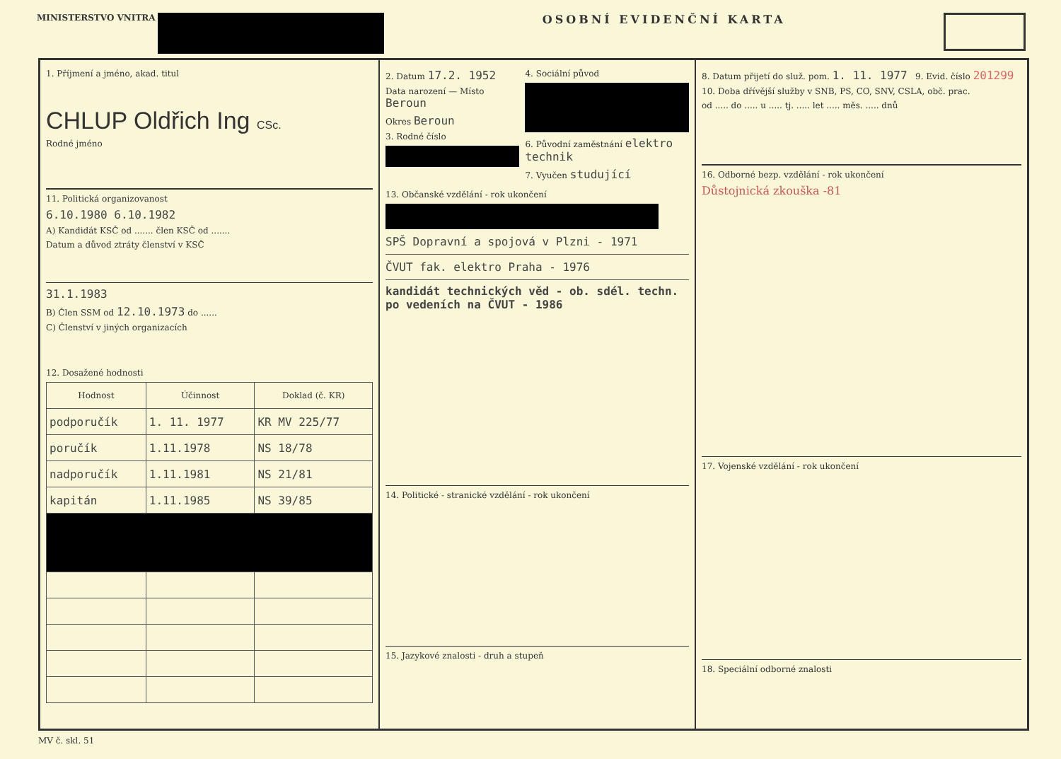MINISTERSTVO VNITRA
OSOBNÍ EVIDENČNÍ KARTA
1. Příjmení a jméno, akad. titul
CHLUP Oldřich Ing CSc.
Rodné jméno
11. Politická organizovanost
6.10.1980 6.10.1982
A) Kandidát KSČ od ....... člen KSČ od .......
Datum a důvod ztráty členství v KSČ
31.1.1983
B) Člen SSM od 12.10.1973 do ......
C) Členství v jiných organizacích
12. Dosažené hodnosti
| Hodnost | Účinnost | Doklad (č. KR) |
| --- | --- | --- |
| podporučík | 1. 11. 1977 | KR MV 225/77 |
| poručík | 1.11.1978 | NS 18/78 |
| nadporučík | 1.11.1981 | NS 21/81 |
| kapitán | 1.11.1985 | NS 39/85 |
2. Datum 17.2. 1952
Data narození — Místo Beroun
Okres Beroun
3. Rodné číslo
4. Sociální původ
6. Původní zaměstnání elektro technik
7. Vyučen studující
13. Občanské vzdělání - rok ukončení
SPŠ Dopravní a spojová v Plzni - 1971
ČVUT fak. elektro Praha - 1976
kandidát technických věd - ob. sdél. techn.
po vedeních na ČVUT - 1986
14. Politické - stranické vzdělání - rok ukončení
15. Jazykové znalosti - druh a stupeň
8. Datum přijetí do služ. pom. 1. 11. 1977 9. Evid. číslo 201299
10. Doba dřívější služby v SNB, PS, CO, SNV, CSLA, obč. prac.
od ..... do ..... u ..... tj. ..... let ..... měs. ..... dnů
16. Odborné bezp. vzdělání - rok ukončení
Důstojnická zkouška -81
17. Vojenské vzdělání - rok ukončení
18. Speciální odborné znalosti
MV č. skl. 51